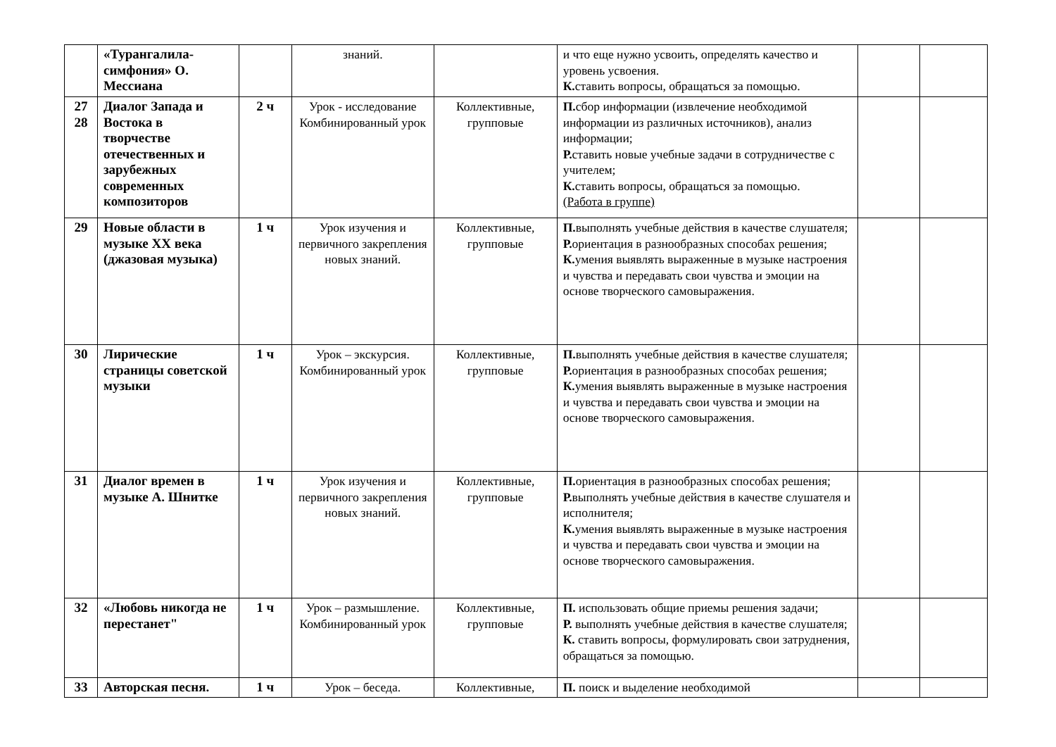| | «Турангалила-симфония» О. Мессиана | | знаний. | | и что еще нужно усвоить, определять качество и уровень усвоения. К. ставить вопросы, обращаться за помощью. | | |
| 27 28 | Диалог Запада и Востока в творчестве отечественных и зарубежных современных композиторов | 2 ч | Урок - исследование Комбинированный урок | Коллективные, групповые | П. сбор информации (извлечение необходимой информации из различных источников), анализ информации; Р. ставить новые учебные задачи в сотрудничестве с учителем; К. ставить вопросы, обращаться за помощью. (Работа в группе) | | |
| 29 | Новые области в музыке XX века (джазовая музыка) | 1 ч | Урок изучения и первичного закрепления новых знаний. | Коллективные, групповые | П. выполнять учебные действия в качестве слушателя; Р. ориентация в разнообразных способах решения ; К. умения выявлять выраженные в музыке настроения и чувства и передавать свои чувства и эмоции на основе творческого самовыражения. | | |
| 30 | Лирические страницы советской музыки | 1 ч | Урок – экскурсия. Комбинированный урок | Коллективные, групповые | П. выполнять учебные действия в качестве слушателя; Р. ориентация в разнообразных способах решения ; К. умения выявлять выраженные в музыке настроения и чувства и передавать свои чувства и эмоции на основе творческого самовыражения. | | |
| 31 | Диалог времен в музыке А. Шнитке | 1 ч | Урок изучения и первичного закрепления новых знаний. | Коллективные, групповые | П. ориентация в разнообразных способах решения ; Р. выполнять учебные действия в качестве слушателя и исполнителя; К. умения выявлять выраженные в музыке настроения и чувства и передавать свои чувства и эмоции на основе творческого самовыражения. | | |
| 32 | «Любовь никогда не перестанет" | 1 ч | Урок – размышление. Комбинированный урок | Коллективные, групповые | П. использовать общие приемы решения задачи; Р. выполнять учебные действия в качестве слушателя; К. ставить вопросы, формулировать свои затруднения, обращаться за помощью. | | |
| 33 | Авторская песня. | 1 ч | Урок – беседа. | Коллективные, | П. поиск и выделение необходимой | | |